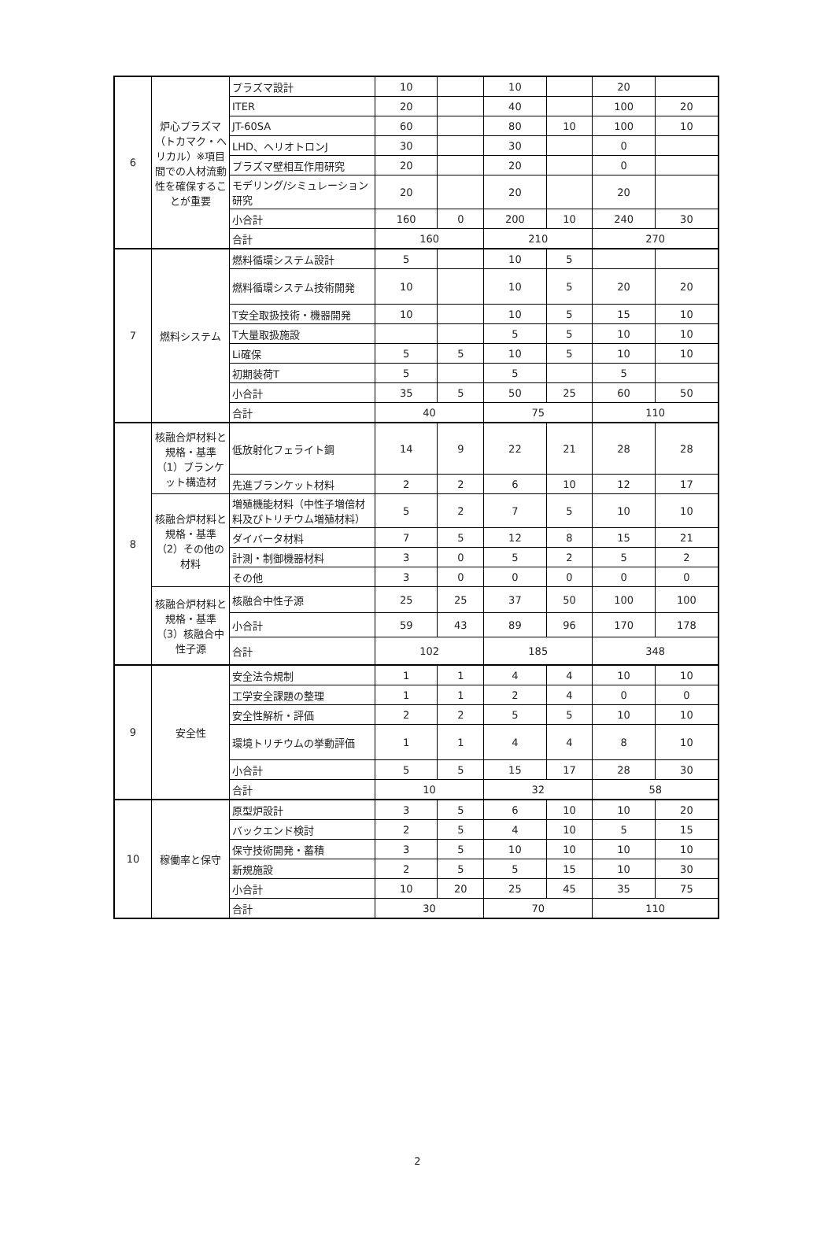| 6 | 炉心プラズマ（トカマク・ヘリカル）※項目間での人材流動性を確保することが重要 | プラズマ設計 | 10 | | 10 | | 20 | |
| | | ITER | 20 | | 40 | | 100 | 20 |
| | | JT-60SA | 60 | | 80 | 10 | 100 | 10 |
| | | LHD、ヘリオトロンJ | 30 | | 30 | | 0 | |
| | | プラズマ壁相互作用研究 | 20 | | 20 | | 0 | |
| | | モデリング/シミュレーション研究 | 20 | | 20 | | 20 | |
| | | 小合計 | 160 | 0 | 200 | 10 | 240 | 30 |
| | | 合計 | 160 | | 210 | | 270 | |
| 7 | 燃料システム | 燃料循環システム設計 | 5 | | 10 | 5 | | |
| | | 燃料循環システム技術開発 | 10 | | 10 | 5 | 20 | 20 |
| | | T安全取扱技術・機器開発 | 10 | | 10 | 5 | 15 | 10 |
| | | T大量取扱施設 | | | 5 | 5 | 10 | 10 |
| | | Li確保 | 5 | 5 | 10 | 5 | 10 | 10 |
| | | 初期装荷T | 5 | | 5 | | 5 | |
| | | 小合計 | 35 | 5 | 50 | 25 | 60 | 50 |
| | | 合計 | 40 | | 75 | | 110 | |
| 8 | 核融合炉材料と規格・基準（1）ブランケット構造材 | 低放射化フェライト鋼 | 14 | 9 | 22 | 21 | 28 | 28 |
| | | 先進ブランケット材料 | 2 | 2 | 6 | 10 | 12 | 17 |
| | 核融合炉材料と規格・基準（2）その他の材料 | 増殖機能材料（中性子増倍材料及びトリチウム増殖材料） | 5 | 2 | 7 | 5 | 10 | 10 |
| | | ダイバータ材料 | 7 | 5 | 12 | 8 | 15 | 21 |
| | | 計測・制御機器材料 | 3 | 0 | 5 | 2 | 5 | 2 |
| | | その他 | 3 | 0 | 0 | 0 | 0 | 0 |
| | 核融合炉材料と規格・基準（3）核融合中性子源 | 核融合中性子源 | 25 | 25 | 37 | 50 | 100 | 100 |
| | | 小合計 | 59 | 43 | 89 | 96 | 170 | 178 |
| | | 合計 | 102 | | 185 | | 348 | |
| 9 | 安全性 | 安全法令規制 | 1 | 1 | 4 | 4 | 10 | 10 |
| | | 工学安全課題の整理 | 1 | 1 | 2 | 4 | 0 | 0 |
| | | 安全性解析・評価 | 2 | 2 | 5 | 5 | 10 | 10 |
| | | 環境トリチウムの挙動評価 | 1 | 1 | 4 | 4 | 8 | 10 |
| | | 小合計 | 5 | 5 | 15 | 17 | 28 | 30 |
| | | 合計 | 10 | | 32 | | 58 | |
| 10 | 稼働率と保守 | 原型炉設計 | 3 | 5 | 6 | 10 | 10 | 20 |
| | | バックエンド検討 | 2 | 5 | 4 | 10 | 5 | 15 |
| | | 保守技術開発・蓄積 | 3 | 5 | 10 | 10 | 10 | 10 |
| | | 新規施設 | 2 | 5 | 5 | 15 | 10 | 30 |
| | | 小合計 | 10 | 20 | 25 | 45 | 35 | 75 |
| | | 合計 | 30 | | 70 | | 110 | |
2